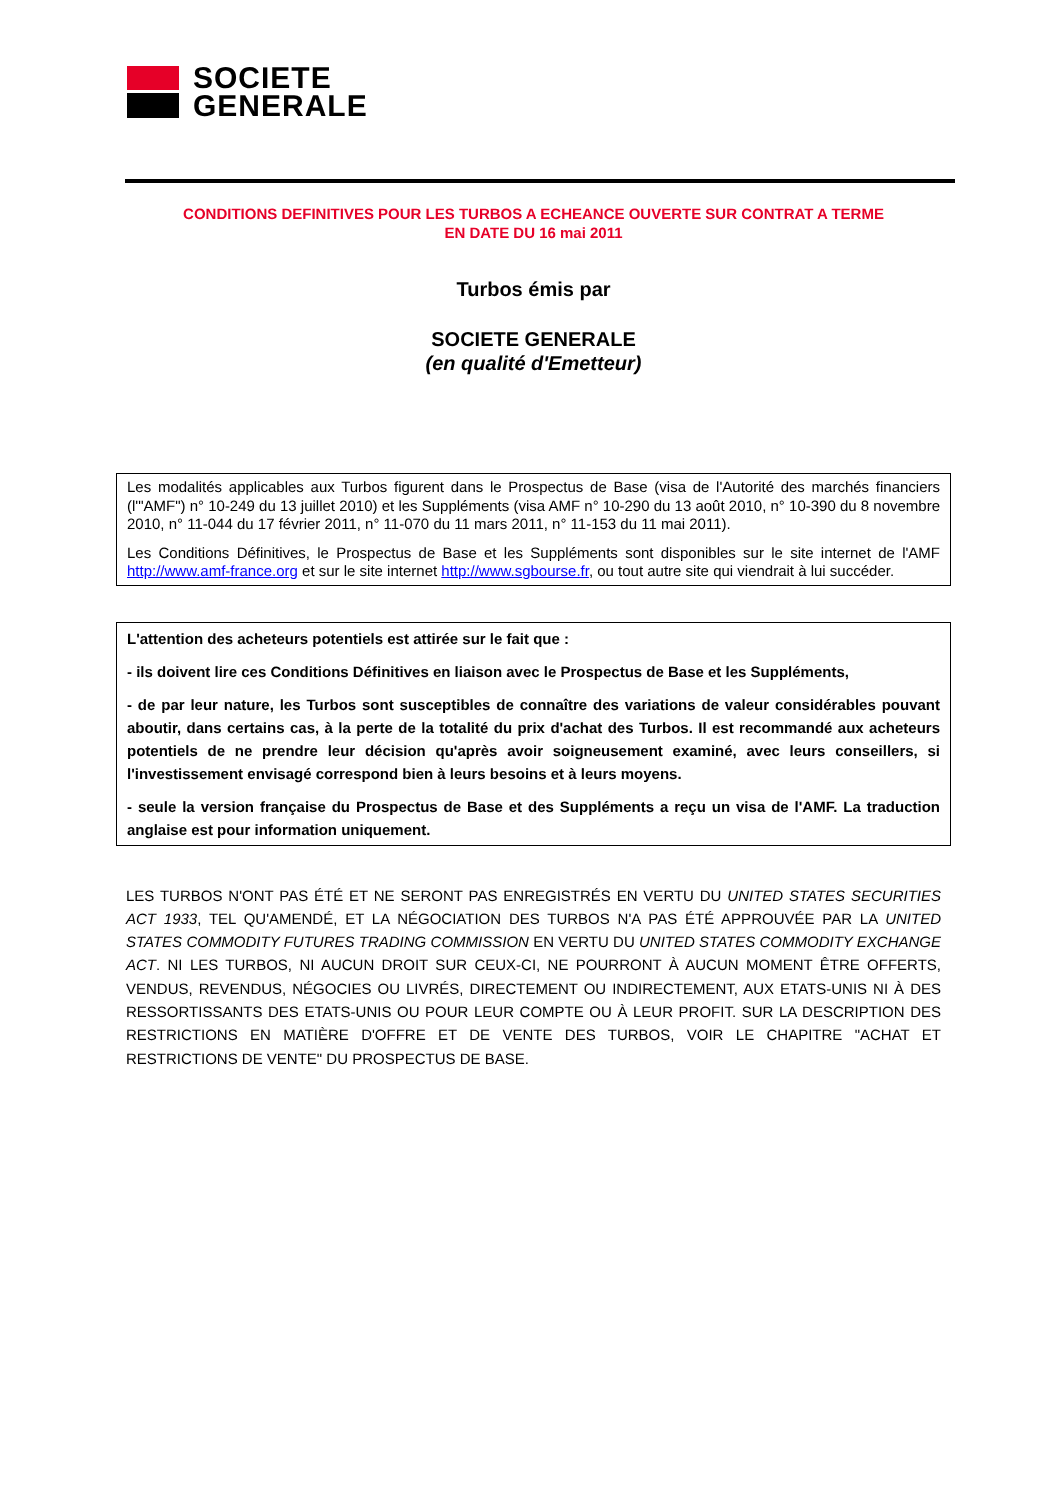SOCIETE
GENERALE
CONDITIONS DEFINITIVES POUR LES TURBOS A ECHEANCE OUVERTE SUR CONTRAT A TERME
EN DATE DU 16 mai 2011
Turbos émis par
SOCIETE GENERALE
(en qualité d'Emetteur)
Les modalités applicables aux Turbos figurent dans le Prospectus de Base (visa de l'Autorité des marchés financiers (l'"AMF") n° 10-249 du 13 juillet 2010) et les Suppléments (visa AMF n° 10-290 du 13 août 2010, n° 10-390 du 8 novembre 2010, n° 11-044 du 17 février 2011, n° 11-070 du 11 mars 2011, n° 11-153 du 11 mai 2011).
Les Conditions Définitives, le Prospectus de Base et les Suppléments sont disponibles sur le site internet de l'AMF http://www.amf-france.org et sur le site internet http://www.sgbourse.fr, ou tout autre site qui viendrait à lui succéder.
L'attention des acheteurs potentiels est attirée sur le fait que :
- ils doivent lire ces Conditions Définitives en liaison avec le Prospectus de Base et les Suppléments,
- de par leur nature, les Turbos sont susceptibles de connaître des variations de valeur considérables pouvant aboutir, dans certains cas, à la perte de la totalité du prix d'achat des Turbos. Il est recommandé aux acheteurs potentiels de ne prendre leur décision qu'après avoir soigneusement examiné, avec leurs conseillers, si l'investissement envisagé correspond bien à leurs besoins et à leurs moyens.
- seule la version française du Prospectus de Base et des Suppléments a reçu un visa de l'AMF. La traduction anglaise est pour information uniquement.
LES TURBOS N'ONT PAS ÉTÉ ET NE SERONT PAS ENREGISTRÉS EN VERTU DU UNITED STATES SECURITIES ACT 1933, TEL QU'AMENDÉ, ET LA NÉGOCIATION DES TURBOS N'A PAS ÉTÉ APPROUVÉE PAR LA UNITED STATES COMMODITY FUTURES TRADING COMMISSION EN VERTU DU UNITED STATES COMMODITY EXCHANGE ACT. NI LES TURBOS, NI AUCUN DROIT SUR CEUX-CI, NE POURRONT À AUCUN MOMENT ÊTRE OFFERTS, VENDUS, REVENDUS, NÉGOCIES OU LIVRÉS, DIRECTEMENT OU INDIRECTEMENT, AUX ETATS-UNIS NI À DES RESSORTISSANTS DES ETATS-UNIS OU POUR LEUR COMPTE OU À LEUR PROFIT. SUR LA DESCRIPTION DES RESTRICTIONS EN MATIÈRE D'OFFRE ET DE VENTE DES TURBOS, VOIR LE CHAPITRE "ACHAT ET RESTRICTIONS DE VENTE" DU PROSPECTUS DE BASE.